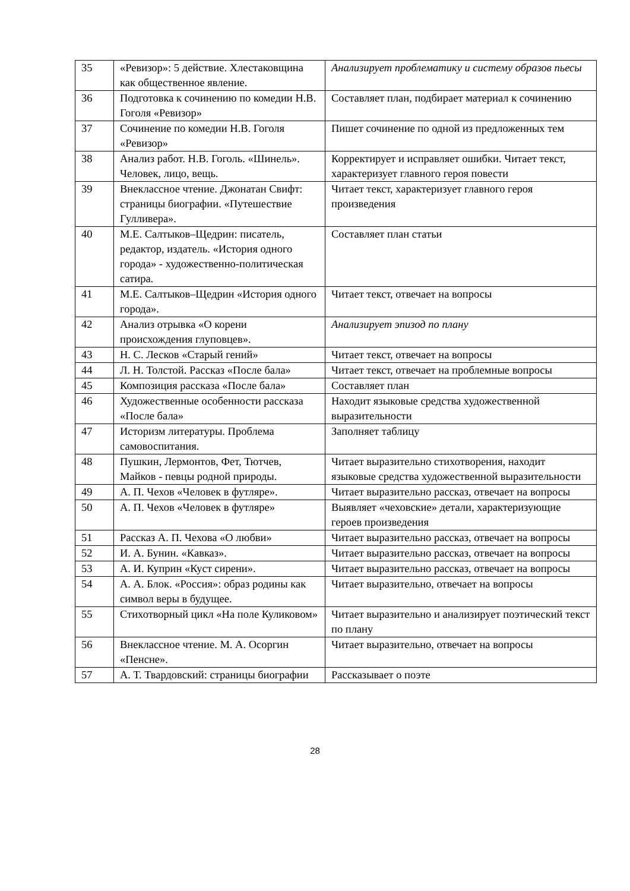| 35 | «Ревизор»: 5 действие. Хлестаковщина как общественное явление. | Анализирует проблематику и систему образов пьесы |
| 36 | Подготовка к сочинению по комедии Н.В. Гоголя «Ревизор» | Составляет план, подбирает материал к сочинению |
| 37 | Сочинение по комедии Н.В. Гоголя «Ревизор» | Пишет сочинение по одной из предложенных тем |
| 38 | Анализ работ. Н.В. Гоголь. «Шинель». Человек, лицо, вещь. | Корректирует и исправляет ошибки. Читает текст, характеризует главного героя повести |
| 39 | Внеклассное чтение. Джонатан Свифт: страницы биографии. «Путешествие Гулливера». | Читает текст, характеризует главного героя произведения |
| 40 | М.Е. Салтыков–Щедрин: писатель, редактор, издатель. «История одного города» - художественно-политическая сатира. | Составляет план статьи |
| 41 | М.Е. Салтыков–Щедрин «История одного города». | Читает текст, отвечает на вопросы |
| 42 | Анализ отрывка «О корени происхождения глуповцев». | Анализирует эпизод по плану |
| 43 | Н. С. Лесков «Старый гений» | Читает текст, отвечает на вопросы |
| 44 | Л. Н. Толстой. Рассказ «После бала» | Читает текст, отвечает на проблемные вопросы |
| 45 | Композиция рассказа «После бала» | Составляет план |
| 46 | Художественные особенности рассказа «После бала» | Находит языковые средства художественной выразительности |
| 47 | Историзм литературы. Проблема самовоспитания. | Заполняет таблицу |
| 48 | Пушкин, Лермонтов, Фет, Тютчев, Майков - певцы родной природы. | Читает выразительно стихотворения, находит языковые средства художественной выразительности |
| 49 | А. П. Чехов «Человек в футляре». | Читает выразительно рассказ, отвечает на вопросы |
| 50 | А. П. Чехов «Человек в футляре» | Выявляет «чеховские» детали, характеризующие героев произведения |
| 51 | Рассказ А. П. Чехова «О любви» | Читает выразительно рассказ, отвечает на вопросы |
| 52 | И. А. Бунин. «Кавказ». | Читает выразительно рассказ, отвечает на вопросы |
| 53 | А. И. Куприн «Куст сирени». | Читает выразительно рассказ, отвечает на вопросы |
| 54 | А. А. Блок. «Россия»: образ родины как символ веры в будущее. | Читает выразительно, отвечает на вопросы |
| 55 | Стихотворный цикл «На поле Куликовом» | Читает выразительно и анализирует поэтический текст по плану |
| 56 | Внеклассное чтение. М. А. Осоргин «Пенсне». | Читает выразительно, отвечает на вопросы |
| 57 | А. Т. Твардовский: страницы биографии | Рассказывает о поэте |
28